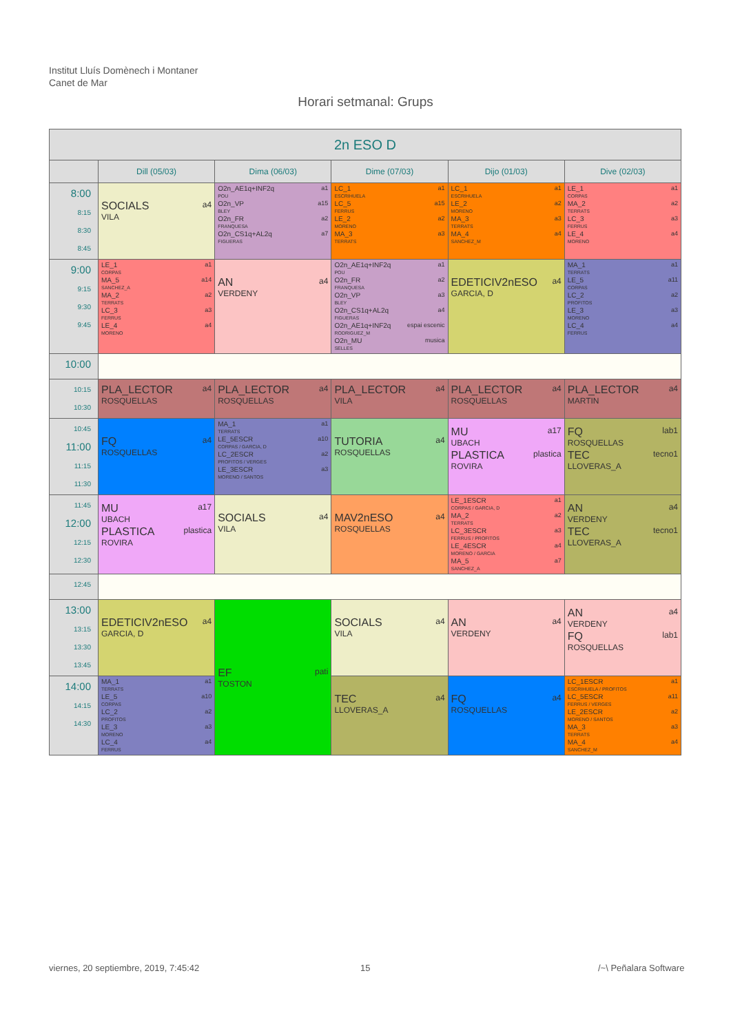Institut Lluís Domènech i Montaner
Canet de Mar
Horari setmanal: Grups
| 2n ESO D | | | | | |
| --- | --- | --- | --- | --- | --- |
| | Dill (05/03) | Dima (06/03) | Dime (07/03) | Dijo (01/03) | Dive (02/03) |
| 8:00 8:15 8:30 8:45 | SOCIALS a4 VILA | O2n_AE1q+INF2q a1 POU O2n_VP a15 BLEY O2n_FR a2 FRANQUESA O2n_CS1q+AL2q a7 FIGUERAS | LC_1 a1 ESCRIHUELA LC_5 a15 FERRUS LE_2 a2 MORENO MA_3 a3 TERRATS | LC_1 a1 ESCRIHUELA LE_2 a2 MORENO MA_3 a3 TERRATS MA_4 a4 SANCHEZ_M | LE_1 a1 CORPAS MA_2 a2 TERRATS LC_3 a3 FERRUS LE_4 a4 MORENO |
| 9:00 9:15 9:30 9:45 | LE_1 a1 CORPAS MA_5 a14 SANCHEZ_A MA_2 a2 TERRATS LC_3 a3 FERRUS LE_4 a4 MORENO | AN a4 VERDENY | O2n_AE1q+INF2q a1 POU O2n_FR a2 FRANQUESA O2n_VP a3 BLEY O2n_CS1q+AL2q a4 FIGUERAS O2n_AE1q+INF2q espai escenic RODRIGUEZ_M O2n_MU musica SELLES | EDETICIV2nESO a4 GARCIA, D | MA_1 a1 TERRATS LE_5 a11 CORPAS LC_2 a2 PROFITOS LE_3 a3 MORENO LC_4 a4 FERRUS |
| 10:00 | | | | | |
| 10:15 10:30 | PLA_LECTOR a4 ROSQUELLAS | PLA_LECTOR a4 ROSQUELLAS | PLA_LECTOR a4 VILA | PLA_LECTOR a4 ROSQUELLAS | PLA_LECTOR a4 MARTIN |
| 10:45 11:00 11:15 11:30 | FQ a4 ROSQUELLAS | MA_1 a1 TERRATS LE_5ESCR a10 CORPAS / GARCIA, D LC_2ESCR a2 PROFITOS / VERGES LE_3ESCR a3 MORENO / SANTOS | TUTORIA a4 ROSQUELLAS | MU a17 UBACH PLASTICA plastica ROVIRA | FQ lab1 ROSQUELLAS TEC tecno1 LLOVERAS_A |
| 11:45 12:00 12:15 12:30 | MU a17 UBACH PLASTICA plastica ROVIRA | SOCIALS a4 VILA | MAV2nESO a4 ROSQUELLAS | LE_1ESCR a1 CORPAS / GARCIA, D MA_2 a2 TERRATS LC_3ESCR a3 FERRUS / PROFITOS LE_4ESCR a4 MORENO / GARCIA MA_5 a7 SANCHEZ_A | AN a4 VERDENY TEC tecno1 LLOVERAS_A |
| 12:45 | | | | | |
| 13:00 13:15 13:30 13:45 | EDETICIV2nESO a4 GARCIA, D | EF pati TOSTON | SOCIALS a4 VILA | AN a4 VERDENY | AN a4 VERDENY FQ lab1 ROSQUELLAS |
| 14:00 14:15 14:30 | MA_1 a1 TERRATS LE_5 a10 CORPAS LC_2 a2 PROFITOS LE_3 a3 MORENO LC_4 a4 FERRUS | | TEC a4 LLOVERAS_A | FQ a4 ROSQUELLAS | LC_1ESCR a1 ESCRIHUELA / PROFITOS LC_5ESCR a11 FERRUS / VERGES LE_2ESCR a2 MORENO / SANTOS MA_3 a3 TERRATS MA_4 a4 SANCHEZ_M |
viernes, 20 septiembre, 2019, 7:45:42
15 /~\ Peñalara Software